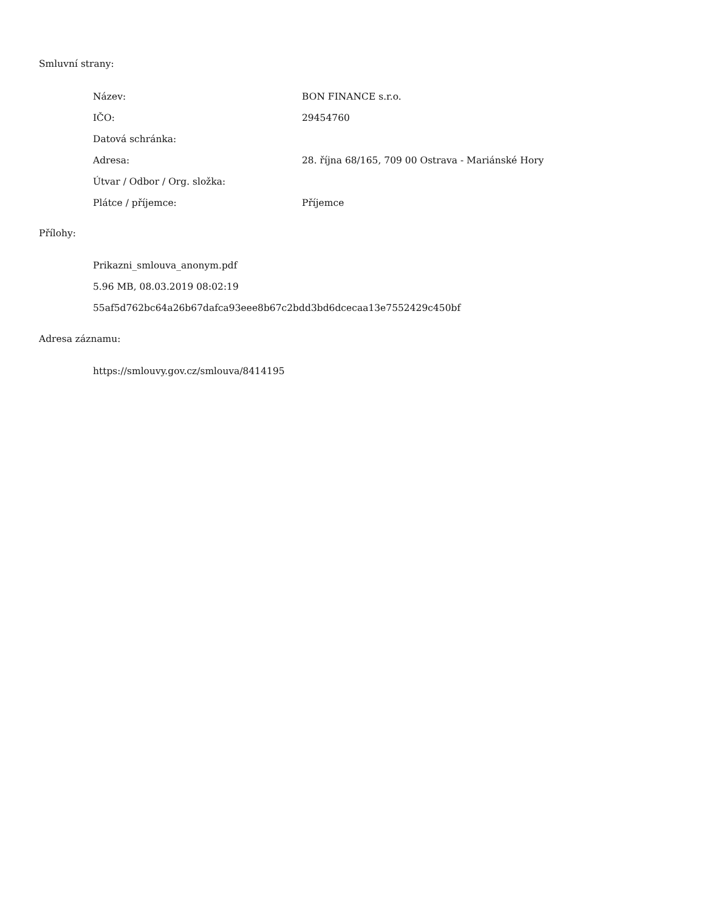Smluvní strany:
| Název: | BON FINANCE s.r.o. |
| IČO: | 29454760 |
| Datová schránka: | |
| Adresa: | 28. října 68/165, 709 00 Ostrava - Mariánské Hory |
| Útvar / Odbor / Org. složka: | |
| Plátce / příjemce: | Příjemce |
Přílohy:
Prikazni_smlouva_anonym.pdf
5.96 MB, 08.03.2019 08:02:19
55af5d762bc64a26b67dafca93eee8b67c2bdd3bd6dcecaa13e7552429c450bf
Adresa záznamu:
https://smlouvy.gov.cz/smlouva/8414195